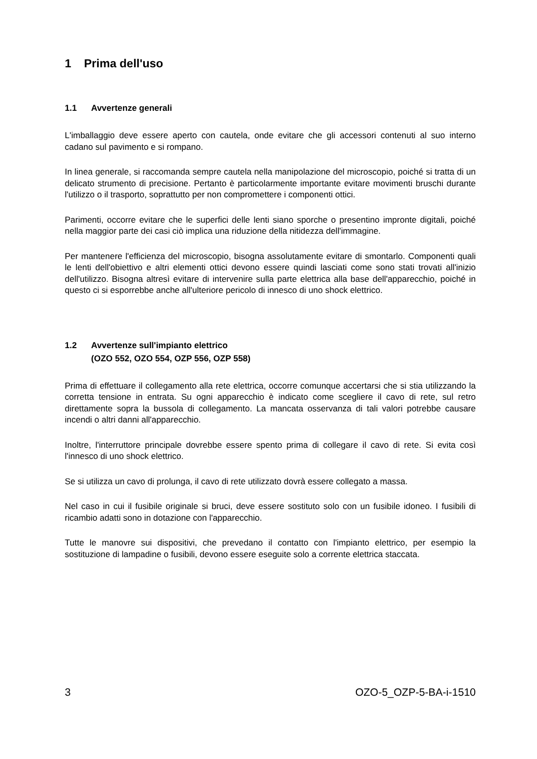1 Prima dell'uso
1.1 Avvertenze generali
L'imballaggio deve essere aperto con cautela, onde evitare che gli accessori contenuti al suo interno cadano sul pavimento e si rompano.
In linea generale, si raccomanda sempre cautela nella manipolazione del microscopio, poiché si tratta di un delicato strumento di precisione. Pertanto è particolarmente importante evitare movimenti bruschi durante l'utilizzo o il trasporto, soprattutto per non compromettere i componenti ottici.
Parimenti, occorre evitare che le superfici delle lenti siano sporche o presentino impronte digitali, poiché nella maggior parte dei casi ciò implica una riduzione della nitidezza dell'immagine.
Per mantenere l'efficienza del microscopio, bisogna assolutamente evitare di smontarlo. Componenti quali le lenti dell'obiettivo e altri elementi ottici devono essere quindi lasciati come sono stati trovati all'inizio dell'utilizzo. Bisogna altresì evitare di intervenire sulla parte elettrica alla base dell'apparecchio, poiché in questo ci si esporrebbe anche all'ulteriore pericolo di innesco di uno shock elettrico.
1.2 Avvertenze sull'impianto elettrico
(OZO 552, OZO 554, OZP 556, OZP 558)
Prima di effettuare il collegamento alla rete elettrica, occorre comunque accertarsi che si stia utilizzando la corretta tensione in entrata. Su ogni apparecchio è indicato come scegliere il cavo di rete, sul retro direttamente sopra la bussola di collegamento. La mancata osservanza di tali valori potrebbe causare incendi o altri danni all'apparecchio.
Inoltre, l'interruttore principale dovrebbe essere spento prima di collegare il cavo di rete. Si evita così l'innesco di uno shock elettrico.
Se si utilizza un cavo di prolunga, il cavo di rete utilizzato dovrà essere collegato a massa.
Nel caso in cui il fusibile originale si bruci, deve essere sostituto solo con un fusibile idoneo. I fusibili di ricambio adatti sono in dotazione con l'apparecchio.
Tutte le manovre sui dispositivi, che prevedano il contatto con l'impianto elettrico, per esempio la sostituzione di lampadine o fusibili, devono essere eseguite solo a corrente elettrica staccata.
3 OZO-5_OZP-5-BA-i-1510